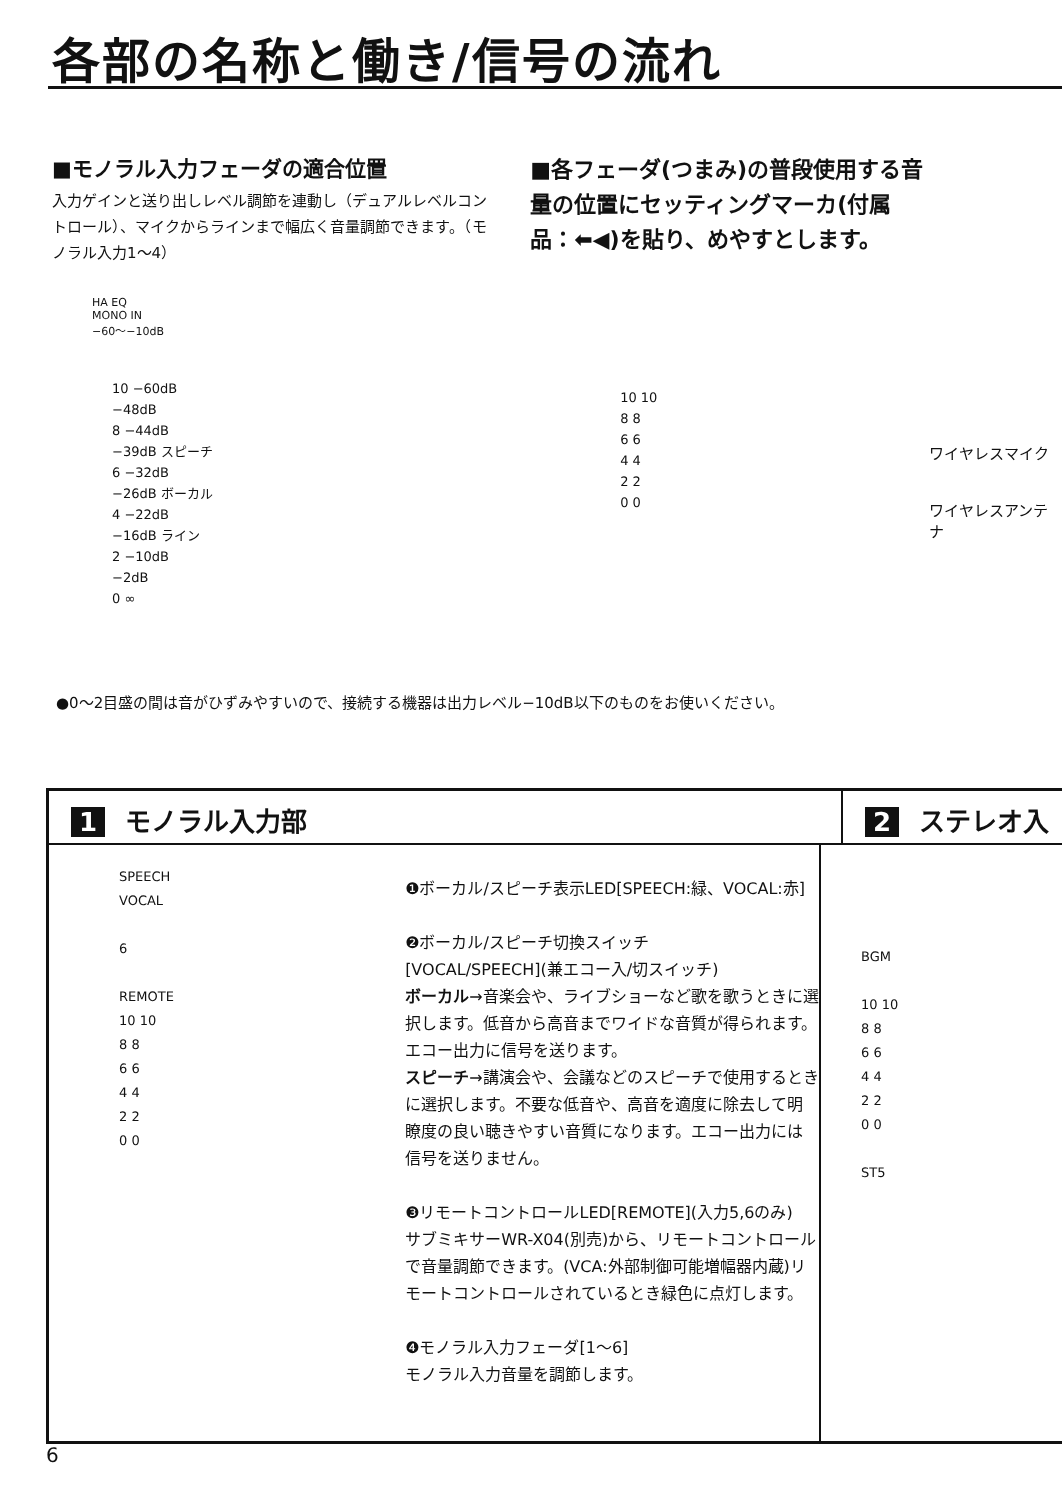各部の名称と働き/信号の流れ
■モノラル入力フェーダの適合位置
入力ゲインと送り出しレベル調節を連動し（デュアルレベルコントロール）、マイクからラインまで幅広く音量調節できます。（モノラル入力1〜4）
HA EQ
MONO IN
−60〜−10dB
10 −60dB
−48dB
8 −44dB
−39dB スピーチ
6 −32dB
−26dB ボーカル
4 −22dB
−16dB ライン
2 −10dB
−2dB
0 ∞
■各フェーダ(つまみ)の普段使用する音量の位置にセッティングマーカ(付属品：⬅◀)を貼り、めやすとします。
10 10
8 8
6 6
4 4
2 2
0 0
ワイヤレスマイク
ワイヤレスアンテナ
●0〜2目盛の間は音がひずみやすいので、接続する機器は出力レベル−10dB以下のものをお使いください。
1 モノラル入力部 2 ステレオ入
SPEECH
VOCAL
6
REMOTE
10 10
8 8
6 6
4 4
2 2
0 0
❶ボーカル/スピーチ表示LED[SPEECH:緑、VOCAL:赤]
❷ボーカル/スピーチ切換スイッチ
[VOCAL/SPEECH](兼エコー入/切スイッチ)
ボーカル→音楽会や、ライブショーなど歌を歌うときに選択します。低音から高音までワイドな音質が得られます。エコー出力に信号を送ります。
スピーチ→講演会や、会議などのスピーチで使用するときに選択します。不要な低音や、高音を適度に除去して明瞭度の良い聴きやすい音質になります。エコー出力には信号を送りません。
❸リモートコントロールLED[REMOTE](入力5,6のみ)
サブミキサーWR-X04(別売)から、リモートコントロールで音量調節できます。(VCA:外部制御可能増幅器内蔵)リモートコントロールされているとき緑色に点灯します。
❹モノラル入力フェーダ[1〜6]
モノラル入力音量を調節します。
BGM
10 10
8 8
6 6
4 4
2 2
0 0
ST5
6